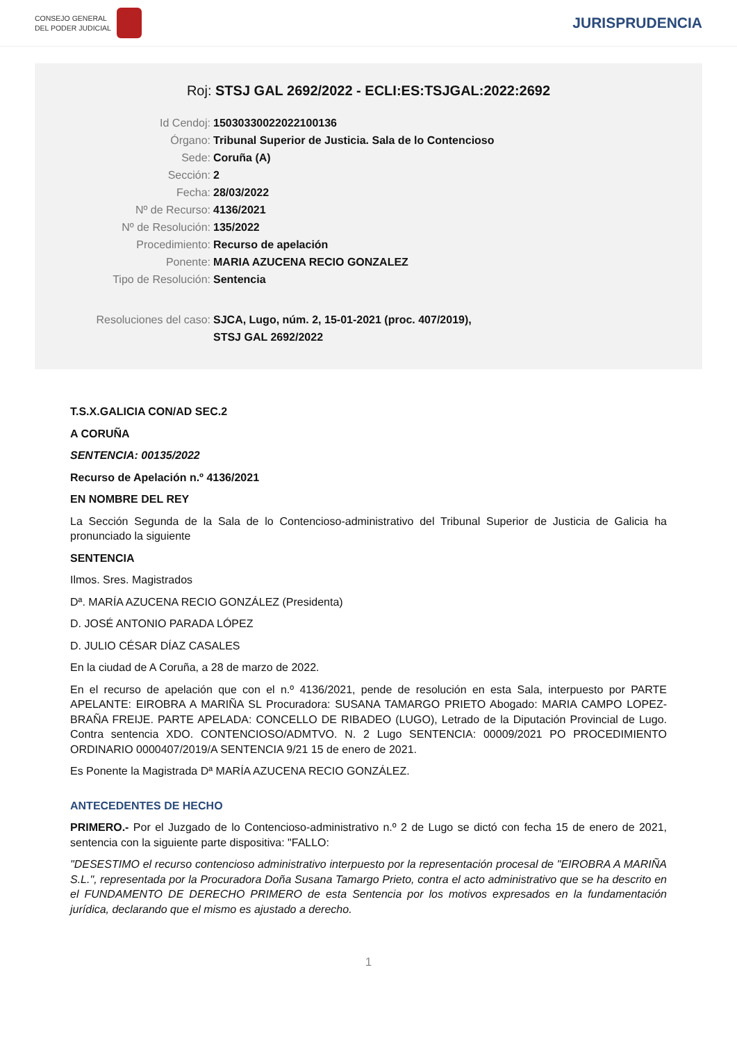CONSEJO GENERAL
DEL PODER JUDICIAL
JURISPRUDENCIA
Roj: STSJ GAL 2692/2022 - ECLI:ES:TSJGAL:2022:2692
Id Cendoj: 15030330022022100136
Órgano: Tribunal Superior de Justicia. Sala de lo Contencioso
Sede: Coruña (A)
Sección: 2
Fecha: 28/03/2022
Nº de Recurso: 4136/2021
Nº de Resolución: 135/2022
Procedimiento: Recurso de apelación
Ponente: MARIA AZUCENA RECIO GONZALEZ
Tipo de Resolución: Sentencia
Resoluciones del caso: SJCA, Lugo, núm. 2, 15-01-2021 (proc. 407/2019),
STSJ GAL 2692/2022
T.S.X.GALICIA CON/AD SEC.2
A CORUÑA
SENTENCIA: 00135/2022
Recurso de Apelación n.º 4136/2021
EN NOMBRE DEL REY
La Sección Segunda de la Sala de lo Contencioso-administrativo del Tribunal Superior de Justicia de Galicia ha pronunciado la siguiente
SENTENCIA
Ilmos. Sres. Magistrados
Dª. MARÍA AZUCENA RECIO GONZÁLEZ (Presidenta)
D. JOSÉ ANTONIO PARADA LÓPEZ
D. JULIO CÉSAR DÍAZ CASALES
En la ciudad de A Coruña, a 28 de marzo de 2022.
En el recurso de apelación que con el n.º 4136/2021, pende de resolución en esta Sala, interpuesto por PARTE APELANTE: EIROBRA A MARIÑA SL Procuradora: SUSANA TAMARGO PRIETO Abogado: MARIA CAMPO LOPEZ- BRAÑA FREIJE. PARTE APELADA: CONCELLO DE RIBADEO (LUGO), Letrado de la Diputación Provincial de Lugo. Contra sentencia XDO. CONTENCIOSO/ADMTVO. N. 2 Lugo SENTENCIA: 00009/2021 PO PROCEDIMIENTO ORDINARIO 0000407/2019/A SENTENCIA 9/21 15 de enero de 2021.
Es Ponente la Magistrada Dª MARÍA AZUCENA RECIO GONZÁLEZ.
ANTECEDENTES DE HECHO
PRIMERO.- Por el Juzgado de lo Contencioso-administrativo n.º 2 de Lugo se dictó con fecha 15 de enero de 2021, sentencia con la siguiente parte dispositiva: "FALLO:
"DESESTIMO el recurso contencioso administrativo interpuesto por la representación procesal de "EIROBRA A MARIÑA S.L.", representada por la Procuradora Doña Susana Tamargo Prieto, contra el acto administrativo que se ha descrito en el FUNDAMENTO DE DERECHO PRIMERO de esta Sentencia por los motivos expresados en la fundamentación jurídica, declarando que el mismo es ajustado a derecho.
1